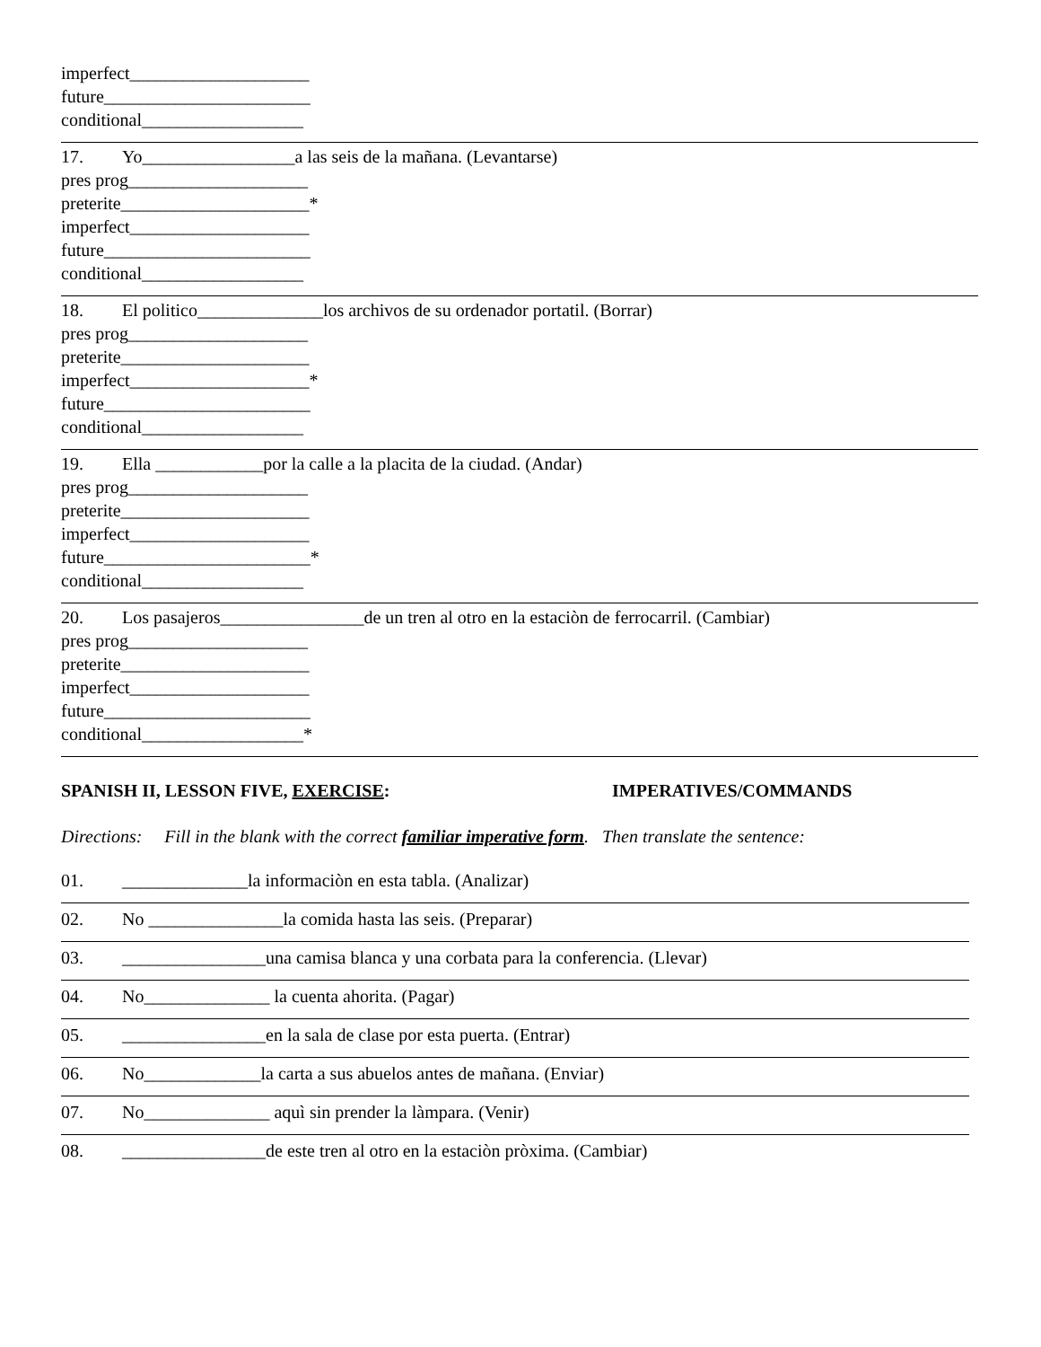imperfect____________________ future_______________________ conditional__________________
17. Yo_________________a las seis de la mañana. (Levantarse) pres prog____________________ preterite_____________________* imperfect____________________ future_______________________ conditional__________________
18. El politico______________los archivos de su ordenador portatil. (Borrar) pres prog____________________ preterite_____________________ imperfect____________________* future_______________________ conditional__________________
19. Ella ____________por la calle a la placita de la ciudad. (Andar) pres prog____________________ preterite_____________________ imperfect____________________ future_______________________* conditional__________________
20. Los pasajeros________________de un tren al otro en la estaciòn de ferrocarril. (Cambiar) pres prog____________________ preterite_____________________ imperfect____________________ future_______________________ conditional__________________*
SPANISH II, LESSON FIVE, EXERCISE: IMPERATIVES/COMMANDS
Directions: Fill in the blank with the correct familiar imperative form. Then translate the sentence:
01. ______________la informaciòn en esta tabla. (Analizar)
02. No _______________la comida hasta las seis. (Preparar)
03. ________________una camisa blanca y una corbata para la conferencia. (Llevar)
04. No______________ la cuenta ahorita. (Pagar)
05. ________________en la sala de clase por esta puerta. (Entrar)
06. No_____________la carta a sus abuelos antes de mañana. (Enviar)
07. No______________ aquì sin prender la làmpara. (Venir)
08. ________________de este tren al otro en la estaciòn pròxima. (Cambiar)